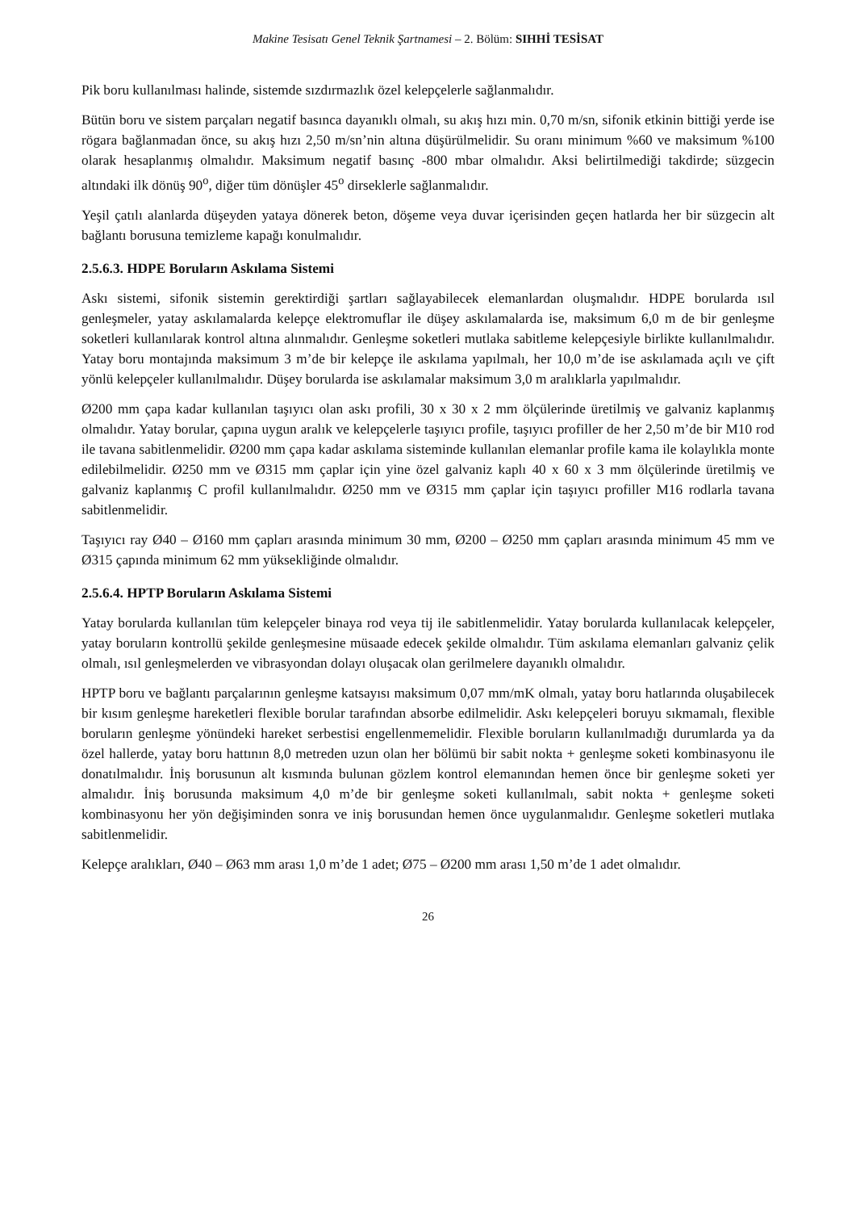Makine Tesisatı Genel Teknik Şartnamesi – 2. Bölüm: SIHHİ TESİSAT
Pik boru kullanılması halinde, sistemde sızdırmazlık özel kelepçelerle sağlanmalıdır.
Bütün boru ve sistem parçaları negatif basınca dayanıklı olmalı, su akış hızı min. 0,70 m/sn, sifonik etkinin bittiği yerde ise rögara bağlanmadan önce, su akış hızı 2,50 m/sn’nin altına düşürülmelidir. Su oranı minimum %60 ve maksimum %100 olarak hesaplanmış olmalıdır. Maksimum negatif basınç -800 mbar olmalıdır. Aksi belirtilmediği takdirde; süzgecin altındaki ilk dönüş 90<sup>o</sup>, diğer tüm dönüşler 45<sup>o</sup> dirseklerle sağlanmalıdır.
Yeşil çatılı alanlarda düşeyden yataya dönerek beton, döşeme veya duvar içerisinden geçen hatlarda her bir süzgecin alt bağlantı borusuna temizleme kapağı konulmalıdır.
2.5.6.3. HDPE Boruların Askılama Sistemi
Askı sistemi, sifonik sistemin gerektirdiği şartları sağlayabilecek elemanlardan oluşmalıdır. HDPE borularda ısıl genleşmeler, yatay askılamalarda kelepçe elektromuflar ile düşey askılamalarda ise, maksimum 6,0 m de bir genleşme soketleri kullanılarak kontrol altına alınmalıdır. Genleşme soketleri mutlaka sabitleme kelepçesiyle birlikte kullanılmalıdır. Yatay boru montajında maksimum 3 m’de bir kelepçe ile askılama yapılmalı, her 10,0 m’de ise askılamada açılı ve çift yönlü kelepçeler kullanılmalıdır. Düşey borularda ise askılamalar maksimum 3,0 m aralıklarla yapılmalıdır.
Ø200 mm çapa kadar kullanılan taşıyıcı olan askı profili, 30 x 30 x 2 mm ölçülerinde üretilmiş ve galvaniz kaplanmış olmalıdır. Yatay borular, çapına uygun aralık ve kelepçelerle taşıyıcı profile, taşıyıcı profiller de her 2,50 m’de bir M10 rod ile tavana sabitlenmelidir. Ø200 mm çapa kadar askılama sisteminde kullanılan elemanlar profile kama ile kolaylıkla monte edilebilmelidir. Ø250 mm ve Ø315 mm çaplar için yine özel galvaniz kaplı 40 x 60 x 3 mm ölçülerinde üretilmiş ve galvaniz kaplanmış C profil kullanılmalıdır. Ø250 mm ve Ø315 mm çaplar için taşıyıcı profiller M16 rodlarla tavana sabitlenmelidir.
Taşıyıcı ray Ø40 – Ø160 mm çapları arasında minimum 30 mm, Ø200 – Ø250 mm çapları arasında minimum 45 mm ve Ø315 çapında minimum 62 mm yüksekliğinde olmalıdır.
2.5.6.4. HPTP Boruların Askılama Sistemi
Yatay borularda kullanılan tüm kelepçeler binaya rod veya tij ile sabitlenmelidir. Yatay borularda kullanılacak kelepçeler, yatay boruların kontrollü şekilde genleşmesine müsaade edecek şekilde olmalıdır. Tüm askılama elemanları galvaniz çelik olmalı, ısıl genleşmelerden ve vibrasyondan dolayı oluşacak olan gerilmelere dayanıklı olmalıdır.
HPTP boru ve bağlantı parçalarının genleşme katsayısı maksimum 0,07 mm/mK olmalı, yatay boru hatlarında oluşabilecek bir kısım genleşme hareketleri flexible borular tarafından absorbe edilmelidir. Askı kelepçeleri boruyu sıkmamalı, flexible boruların genleşme yönündeki hareket serbestisi engellenmemelidir. Flexible boruların kullanılmadığı durumlarda ya da özel hallerde, yatay boru hattının 8,0 metreden uzun olan her bölümü bir sabit nokta + genleşme soketi kombinasyonu ile donatılmalıdır. İniş borusunun alt kısmında bulunan gözlem kontrol elemanından hemen önce bir genleşme soketi yer almalıdır. İniş borusunda maksimum 4,0 m’de bir genleşme soketi kullanılmalı, sabit nokta + genleşme soketi kombinasyonu her yön değişiminden sonra ve iniş borusundan hemen önce uygulanmalıdır. Genleşme soketleri mutlaka sabitlenmelidir.
Kelepçe aralıkları, Ø40 – Ø63 mm arası 1,0 m’de 1 adet; Ø75 – Ø200 mm arası 1,50 m’de 1 adet olmalıdır.
26